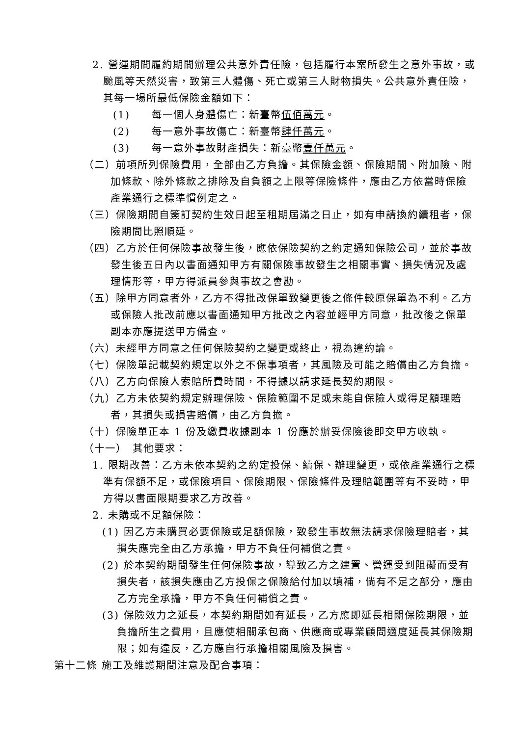2. 營運期間履約期間辦理公共意外責任險，包括履行本案所發生之意外事故，或颱風等天然災害，致第三人體傷、死亡或第三人財物損失。公共意外責任險，其每一場所最低保險金額如下：
(1)　　每一個人身體傷亡：新臺幣伍佰萬元。
(2)　　每一意外事故傷亡：新臺幣肆仟萬元。
(3)　　每一意外事故財產損失：新臺幣壹仟萬元。
（二）前項所列保險費用，全部由乙方負擔。其保險金額、保險期間、附加險、附加條款、除外條款之排除及自負額之上限等保險條件，應由乙方依當時保險產業通行之標準慣例定之。
（三）保險期間自簽訂契約生效日起至租期屆滿之日止，如有申請換約續租者，保險期間比照順延。
（四）乙方於任何保險事故發生後，應依保險契約之約定通知保險公司，並於事故發生後五日內以書面通知甲方有關保險事故發生之相關事實、損失情況及處理情形等，甲方得派員參與事故之會勘。
（五）除甲方同意者外，乙方不得批改保單致變更後之條件較原保單為不利。乙方或保險人批改前應以書面通知甲方批改之內容並經甲方同意，批改後之保單副本亦應提送甲方備查。
（六）未經甲方同意之任何保險契約之變更或終止，視為違約論。
（七）保險單記載契約規定以外之不保事項者，其風險及可能之賠償由乙方負擔。
（八）乙方向保險人索賠所費時間，不得據以請求延長契約期限。
（九）乙方未依契約規定辦理保險、保險範圍不足或未能自保險人或得足額理賠者，其損失或損害賠償，由乙方負擔。
（十）保險單正本 1 份及繳費收據副本 1 份應於辦妥保險後即交甲方收執。
（十一）　其他要求：
1. 限期改善：乙方未依本契約之約定投保、續保、辦理變更，或依產業通行之標準有保額不足，或保險項目、保險期限、保險條件及理賠範圍等有不妥時，甲方得以書面限期要求乙方改善。
2. 未購或不足額保險：
(1) 因乙方未購買必要保險或足額保險，致發生事故無法請求保險理賠者，其損失應完全由乙方承擔，甲方不負任何補償之責。
(2) 於本契約期間發生任何保險事故，導致乙方之建置、營運受到阻礙而受有損失者，該損失應由乙方投保之保險給付加以填補，倘有不足之部分，應由乙方完全承擔，甲方不負任何補償之責。
(3) 保險效力之延長，本契約期間如有延長，乙方應即延長相關保險期限，並負擔所生之費用，且應使相關承包商、供應商或專業顧問適度延長其保險期限；如有違反，乙方應自行承擔相關風險及損害。
第十二條 施工及維護期間注意及配合事項：